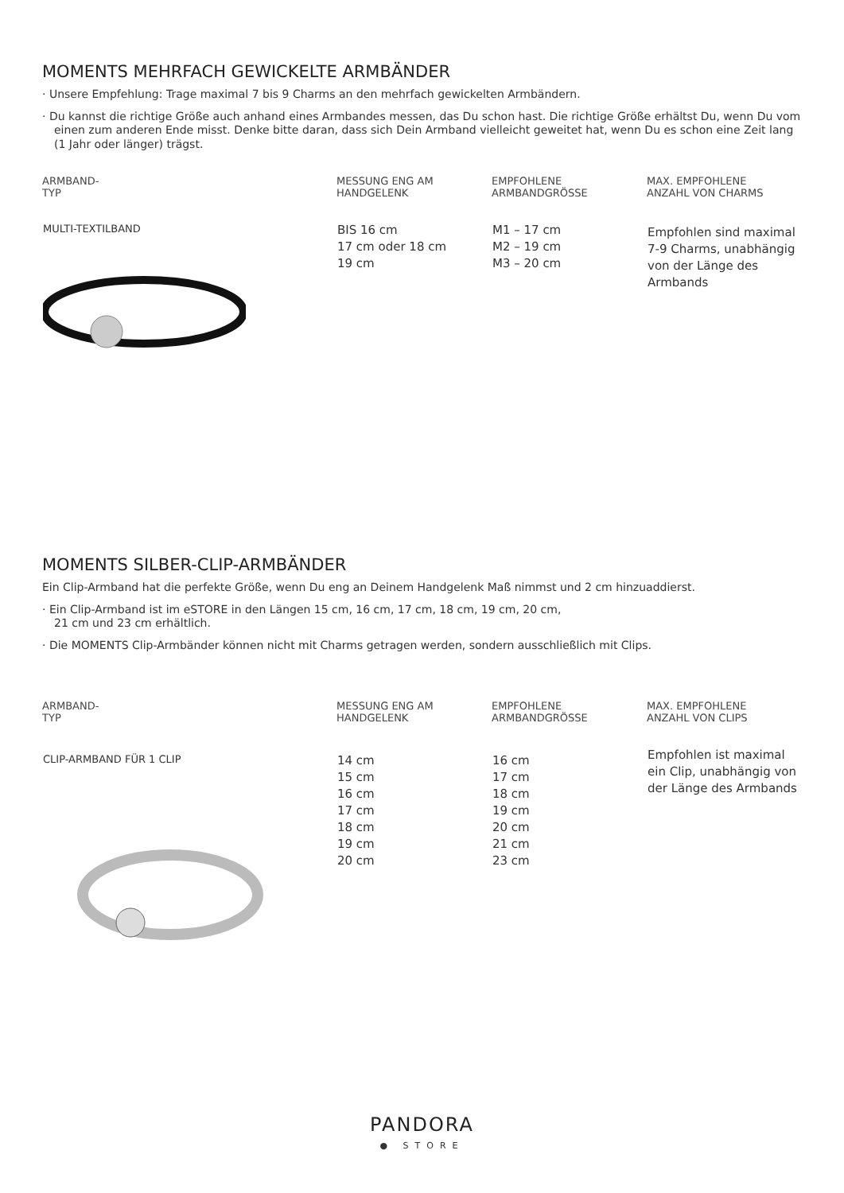MOMENTS MEHRFACH GEWICKELTE ARMBÄNDER
· Unsere Empfehlung: Trage maximal 7 bis 9 Charms an den mehrfach gewickelten Armbändern.
· Du kannst die richtige Größe auch anhand eines Armbandes messen, das Du schon hast. Die richtige Größe erhältst Du, wenn Du vom einen zum anderen Ende misst. Denke bitte daran, dass sich Dein Armband vielleicht geweitet hat, wenn Du es schon eine Zeit lang (1 Jahr oder länger) trägst.
| ARMBAND- TYP | MESSUNG ENG AM HANDGELENK | EMPFOHLENE ARMBANDGRÖSSE | MAX. EMPFOHLENE ANZAHL VON CHARMS |
| --- | --- | --- | --- |
| MULTI-TEXTILBAND | BIS 16 cm 17 cm oder 18 cm 19 cm | M1 – 17 cm M2 – 19 cm M3 – 20 cm | Empfohlen sind maximal 7-9 Charms, unabhängig von der Länge des Armbands |
MOMENTS SILBER-CLIP-ARMBÄNDER
Ein Clip-Armband hat die perfekte Größe, wenn Du eng an Deinem Handgelenk Maß nimmst und 2 cm hinzuaddierst.
· Ein Clip-Armband ist im eSTORE in den Längen 15 cm, 16 cm, 17 cm, 18 cm, 19 cm, 20 cm,
21 cm und 23 cm erhältlich.
· Die MOMENTS Clip-Armbänder können nicht mit Charms getragen werden, sondern ausschließlich mit Clips.
| ARMBAND- TYP | MESSUNG ENG AM HANDGELENK | EMPFOHLENE ARMBANDGRÖSSE | MAX. EMPFOHLENE ANZAHL VON CLIPS |
| --- | --- | --- | --- |
| CLIP-ARMBAND FÜR 1 CLIP | 14 cm 15 cm 16 cm 17 cm 18 cm 19 cm 20 cm | 16 cm 17 cm 18 cm 19 cm 20 cm 21 cm 23 cm | Empfohlen ist maximal ein Clip, unabhängig von der Länge des Armbands |
PANDORA
● STORE